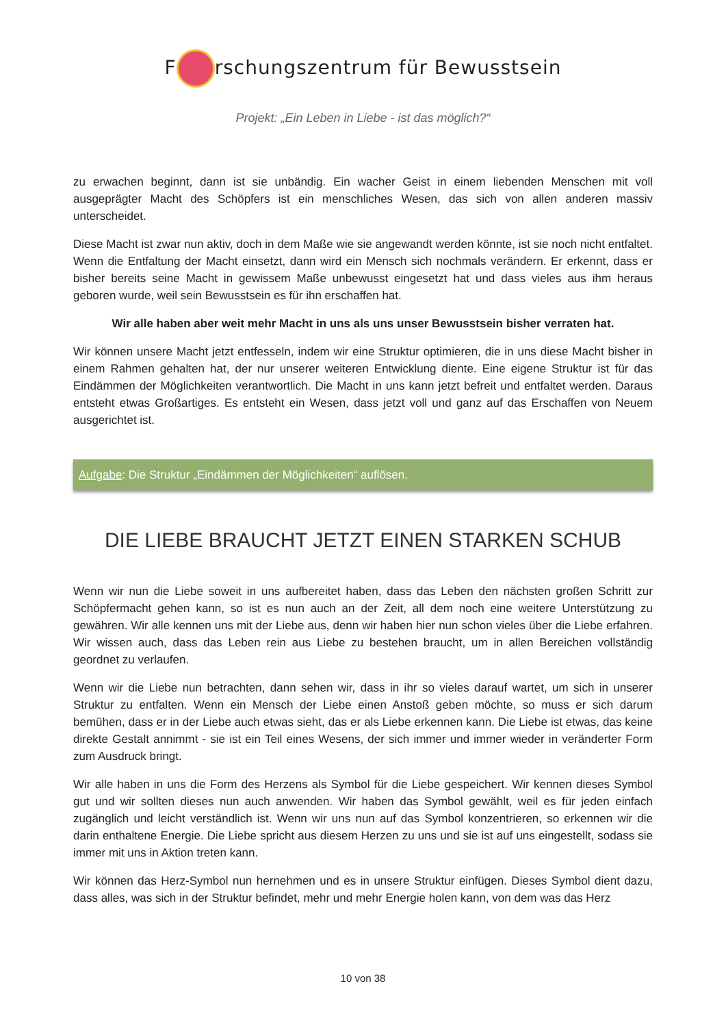F rschungszentrum für Bewusstsein
Projekt: „Ein Leben in Liebe - ist das möglich?“
zu erwachen beginnt, dann ist sie unbändig. Ein wacher Geist in einem liebenden Menschen mit voll ausgeprägter Macht des Schöpfers ist ein menschliches Wesen, das sich von allen anderen massiv unterscheidet.
Diese Macht ist zwar nun aktiv, doch in dem Maße wie sie angewandt werden könnte, ist sie noch nicht entfaltet. Wenn die Entfaltung der Macht einsetzt, dann wird ein Mensch sich nochmals verändern. Er erkennt, dass er bisher bereits seine Macht in gewissem Maße unbewusst eingesetzt hat und dass vieles aus ihm heraus geboren wurde, weil sein Bewusstsein es für ihn erschaffen hat.
Wir alle haben aber weit mehr Macht in uns als uns unser Bewusstsein bisher verraten hat.
Wir können unsere Macht jetzt entfesseln, indem wir eine Struktur optimieren, die in uns diese Macht bisher in einem Rahmen gehalten hat, der nur unserer weiteren Entwicklung diente. Eine eigene Struktur ist für das Eindämmen der Möglichkeiten verantwortlich. Die Macht in uns kann jetzt befreit und entfaltet werden. Daraus entsteht etwas Großartiges. Es entsteht ein Wesen, dass jetzt voll und ganz auf das Erschaffen von Neuem ausgerichtet ist.
Aufgabe: Die Struktur „Eindämmen der Möglichkeiten“ auflösen.
DIE LIEBE BRAUCHT JETZT EINEN STARKEN SCHUB
Wenn wir nun die Liebe soweit in uns aufbereitet haben, dass das Leben den nächsten großen Schritt zur Schöpfermacht gehen kann, so ist es nun auch an der Zeit, all dem noch eine weitere Unterstützung zu gewähren. Wir alle kennen uns mit der Liebe aus, denn wir haben hier nun schon vieles über die Liebe erfahren. Wir wissen auch, dass das Leben rein aus Liebe zu bestehen braucht, um in allen Bereichen vollständig geordnet zu verlaufen.
Wenn wir die Liebe nun betrachten, dann sehen wir, dass in ihr so vieles darauf wartet, um sich in unserer Struktur zu entfalten. Wenn ein Mensch der Liebe einen Anstoß geben möchte, so muss er sich darum bemühen, dass er in der Liebe auch etwas sieht, das er als Liebe erkennen kann. Die Liebe ist etwas, das keine direkte Gestalt annimmt - sie ist ein Teil eines Wesens, der sich immer und immer wieder in veränderter Form zum Ausdruck bringt.
Wir alle haben in uns die Form des Herzens als Symbol für die Liebe gespeichert. Wir kennen dieses Symbol gut und wir sollten dieses nun auch anwenden. Wir haben das Symbol gewählt, weil es für jeden einfach zugänglich und leicht verständlich ist. Wenn wir uns nun auf das Symbol konzentrieren, so erkennen wir die darin enthaltene Energie. Die Liebe spricht aus diesem Herzen zu uns und sie ist auf uns eingestellt, sodass sie immer mit uns in Aktion treten kann.
Wir können das Herz-Symbol nun hernehmen und es in unsere Struktur einfügen. Dieses Symbol dient dazu, dass alles, was sich in der Struktur befindet, mehr und mehr Energie holen kann, von dem was das Herz
10 von 38